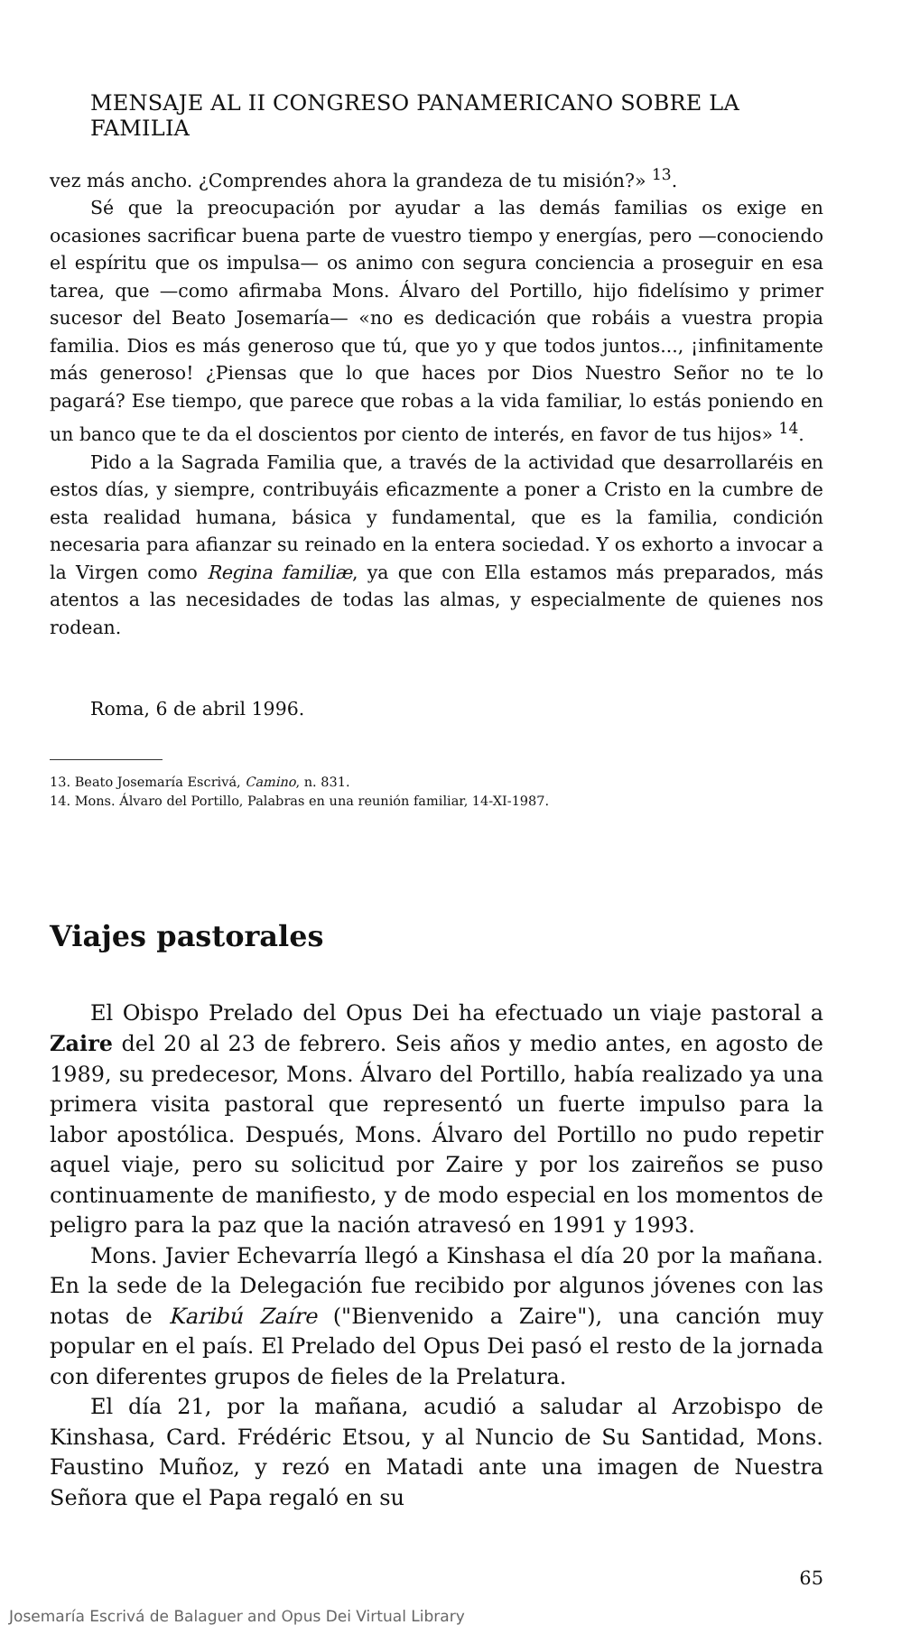MENSAJE AL II CONGRESO PANAMERICANO SOBRE LA FAMILIA
vez más ancho. ¿Comprendes ahora la grandeza de tu misión?» <sup>13</sup>.
Sé que la preocupación por ayudar a las demás familias os exige en ocasiones sacrificar buena parte de vuestro tiempo y energías, pero —conociendo el espíritu que os impulsa— os animo con segura conciencia a proseguir en esa tarea, que —como afirmaba Mons. Álvaro del Portillo, hijo fidelísimo y primer sucesor del Beato Josemaría— «no es dedicación que robáis a vuestra propia familia. Dios es más generoso que tú, que yo y que todos juntos..., ¡infinitamente más generoso! ¿Piensas que lo que haces por Dios Nuestro Señor no te lo pagará? Ese tiempo, que parece que robas a la vida familiar, lo estás poniendo en un banco que te da el doscientos por ciento de interés, en favor de tus hijos» <sup>14</sup>.
Pido a la Sagrada Familia que, a través de la actividad que desarrollaréis en estos días, y siempre, contribuyáis eficazmente a poner a Cristo en la cumbre de esta realidad humana, básica y fundamental, que es la familia, condición necesaria para afianzar su reinado en la entera sociedad. Y os exhorto a invocar a la Virgen como Regina familiæ, ya que con Ella estamos más preparados, más atentos a las necesidades de todas las almas, y especialmente de quienes nos rodean.
Roma, 6 de abril 1996.
13. Beato Josemaría Escrivá, Camino, n. 831.
14. Mons. Álvaro del Portillo, Palabras en una reunión familiar, 14-XI-1987.
Viajes pastorales
El Obispo Prelado del Opus Dei ha efectuado un viaje pastoral a Zaire del 20 al 23 de febrero. Seis años y medio antes, en agosto de 1989, su predecesor, Mons. Álvaro del Portillo, había realizado ya una primera visita pastoral que representó un fuerte impulso para la labor apostólica. Después, Mons. Álvaro del Portillo no pudo repetir aquel viaje, pero su solicitud por Zaire y por los zaireños se puso continuamente de manifiesto, y de modo especial en los momentos de peligro para la paz que la nación atravesó en 1991 y 1993.
Mons. Javier Echevarría llegó a Kinshasa el día 20 por la mañana. En la sede de la Delegación fue recibido por algunos jóvenes con las notas de Karibú Zaíre ("Bienvenido a Zaire"), una canción muy popular en el país. El Prelado del Opus Dei pasó el resto de la jornada con diferentes grupos de fieles de la Prelatura.
El día 21, por la mañana, acudió a saludar al Arzobispo de Kinshasa, Card. Frédéric Etsou, y al Nuncio de Su Santidad, Mons. Faustino Muñoz, y rezó en Matadi ante una imagen de Nuestra Señora que el Papa regaló en su
65
Josemaría Escrivá de Balaguer and Opus Dei Virtual Library